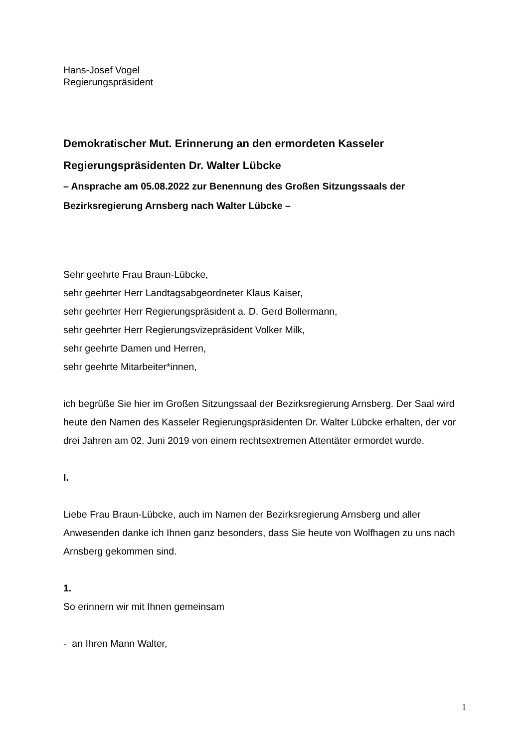Hans-Josef Vogel
Regierungspräsident
Demokratischer Mut. Erinnerung an den ermordeten Kasseler Regierungspräsidenten Dr. Walter Lübcke
– Ansprache am 05.08.2022 zur Benennung des Großen Sitzungssaals der Bezirksregierung Arnsberg nach Walter Lübcke –
Sehr geehrte Frau Braun-Lübcke,
sehr geehrter Herr Landtagsabgeordneter Klaus Kaiser,
sehr geehrter Herr Regierungspräsident a. D. Gerd Bollermann,
sehr geehrter Herr Regierungsvizepräsident Volker Milk,
sehr geehrte Damen und Herren,
sehr geehrte Mitarbeiter*innen,
ich begrüße Sie hier im Großen Sitzungssaal der Bezirksregierung Arnsberg. Der Saal wird heute den Namen des Kasseler Regierungspräsidenten Dr. Walter Lübcke erhalten, der vor drei Jahren am 02. Juni 2019 von einem rechtsextremen Attentäter ermordet wurde.
I.
Liebe Frau Braun-Lübcke, auch im Namen der Bezirksregierung Arnsberg und aller Anwesenden danke ich Ihnen ganz besonders, dass Sie heute von Wolfhagen zu uns nach Arnsberg gekommen sind.
1.
So erinnern wir mit Ihnen gemeinsam
- an Ihren Mann Walter,
1